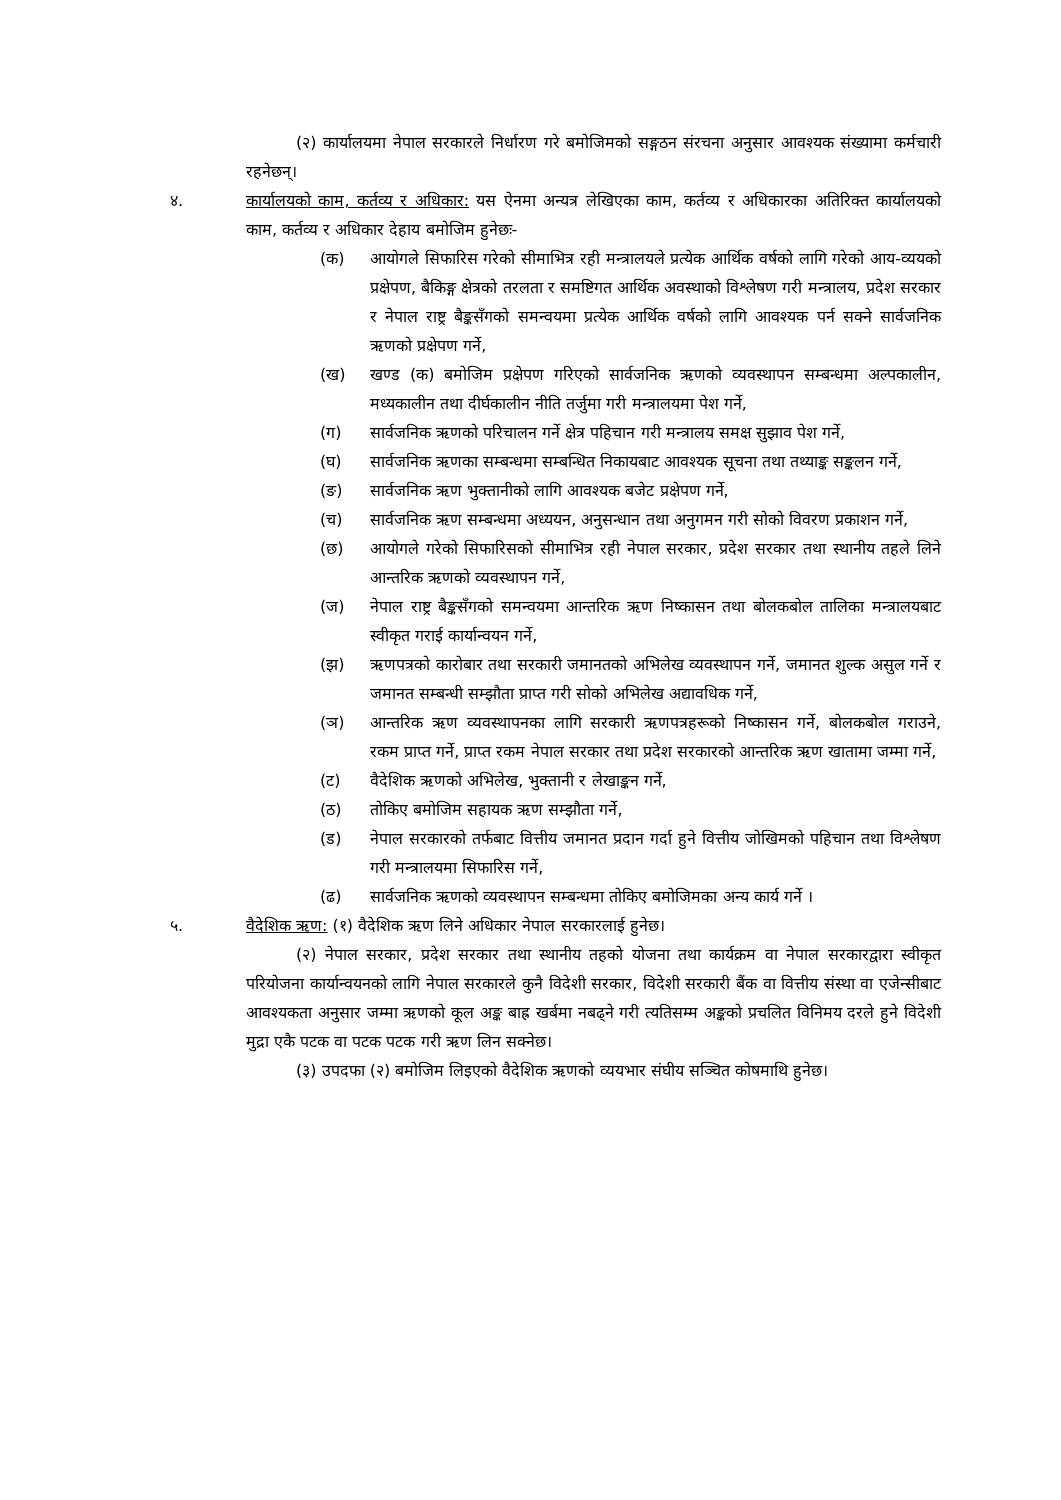(२) कार्यालयमा नेपाल सरकारले निर्धारण गरे बमोजिमको सङ्गठन संरचना अनुसार आवश्यक संख्यामा कर्मचारी रहनेछन्।
४. कार्यालयको काम, कर्तव्य र अधिकार: यस ऐनमा अन्यत्र लेखिएका काम, कर्तव्य र अधिकारका अतिरिक्त कार्यालयको काम, कर्तव्य र अधिकार देहाय बमोजिम हुनेछः-
(क) आयोगले सिफारिस गरेको सीमाभित्र रही मन्त्रालयले प्रत्येक आर्थिक वर्षको लागि गरेको आय-व्ययको प्रक्षेपण, बैकिङ्ग क्षेत्रको तरलता र समष्टिगत आर्थिक अवस्थाको विश्लेषण गरी मन्त्रालय, प्रदेश सरकार र नेपाल राष्ट्र बैङ्कसँगको समन्वयमा प्रत्येक आर्थिक वर्षको लागि आवश्यक पर्न सक्ने सार्वजनिक ऋणको प्रक्षेपण गर्ने,
(ख) खण्ड (क) बमोजिम प्रक्षेपण गरिएको सार्वजनिक ऋणको व्यवस्थापन सम्बन्धमा अल्पकालीन, मध्यकालीन तथा दीर्घकालीन नीति तर्जुमा गरी मन्त्रालयमा पेश गर्ने,
(ग) सार्वजनिक ऋणको परिचालन गर्ने क्षेत्र पहिचान गरी मन्त्रालय समक्ष सुझाव पेश गर्ने,
(घ) सार्वजनिक ऋणका सम्बन्धमा सम्बन्धित निकायबाट आवश्यक सूचना तथा तथ्याङ्क सङ्कलन गर्ने,
(ङ) सार्वजनिक ऋण भुक्तानीको लागि आवश्यक बजेट प्रक्षेपण गर्ने,
(च) सार्वजनिक ऋण सम्बन्धमा अध्ययन, अनुसन्धान तथा अनुगमन गरी सोको विवरण प्रकाशन गर्ने,
(छ) आयोगले गरेको सिफारिसको सीमाभित्र रही नेपाल सरकार, प्रदेश सरकार तथा स्थानीय तहले लिने आन्तरिक ऋणको व्यवस्थापन गर्ने,
(ज) नेपाल राष्ट्र बैङ्कसँगको समन्वयमा आन्तरिक ऋण निष्कासन तथा बोलकबोल तालिका मन्त्रालयबाट स्वीकृत गराई कार्यान्वयन गर्ने,
(झ) ऋणपत्रको कारोबार तथा सरकारी जमानतको अभिलेख व्यवस्थापन गर्ने, जमानत शुल्क असुल गर्ने र जमानत सम्बन्धी सम्झौता प्राप्त गरी सोको अभिलेख अद्यावधिक गर्ने,
(ञ) आन्तरिक ऋण व्यवस्थापनका लागि सरकारी ऋणपत्रहरूको निष्कासन गर्ने, बोलकबोल गराउने, रकम प्राप्त गर्ने, प्राप्त रकम नेपाल सरकार तथा प्रदेश सरकारको आन्तरिक ऋण खातामा जम्मा गर्ने,
(ट) वैदेशिक ऋणको अभिलेख, भुक्तानी र लेखाङ्कन गर्ने,
(ठ) तोकिए बमोजिम सहायक ऋण सम्झौता गर्ने,
(ड) नेपाल सरकारको तर्फबाट वित्तीय जमानत प्रदान गर्दा हुने वित्तीय जोखिमको पहिचान तथा विश्लेषण गरी मन्त्रालयमा सिफारिस गर्ने,
(ढ) सार्वजनिक ऋणको व्यवस्थापन सम्बन्धमा तोकिए बमोजिमका अन्य कार्य गर्ने ।
५. वैदेशिक ऋण: (१) वैदेशिक ऋण लिने अधिकार नेपाल सरकारलाई हुनेछ।
(२) नेपाल सरकार, प्रदेश सरकार तथा स्थानीय तहको योजना तथा कार्यक्रम वा नेपाल सरकारद्वारा स्वीकृत परियोजना कार्यान्वयनको लागि नेपाल सरकारले कुनै विदेशी सरकार, विदेशी सरकारी बैंक वा वित्तीय संस्था वा एजेन्सीबाट आवश्यकता अनुसार जम्मा ऋणको कूल अङ्क बाह्र खर्बमा नबढ्ने गरी त्यतिसम्म अङ्कको प्रचलित विनिमय दरले हुने विदेशी मुद्रा एकै पटक वा पटक पटक गरी ऋण लिन सक्नेछ।
(३) उपदफा (२) बमोजिम लिइएको वैदेशिक ऋणको व्ययभार संघीय सञ्चित कोषमाथि हुनेछ।